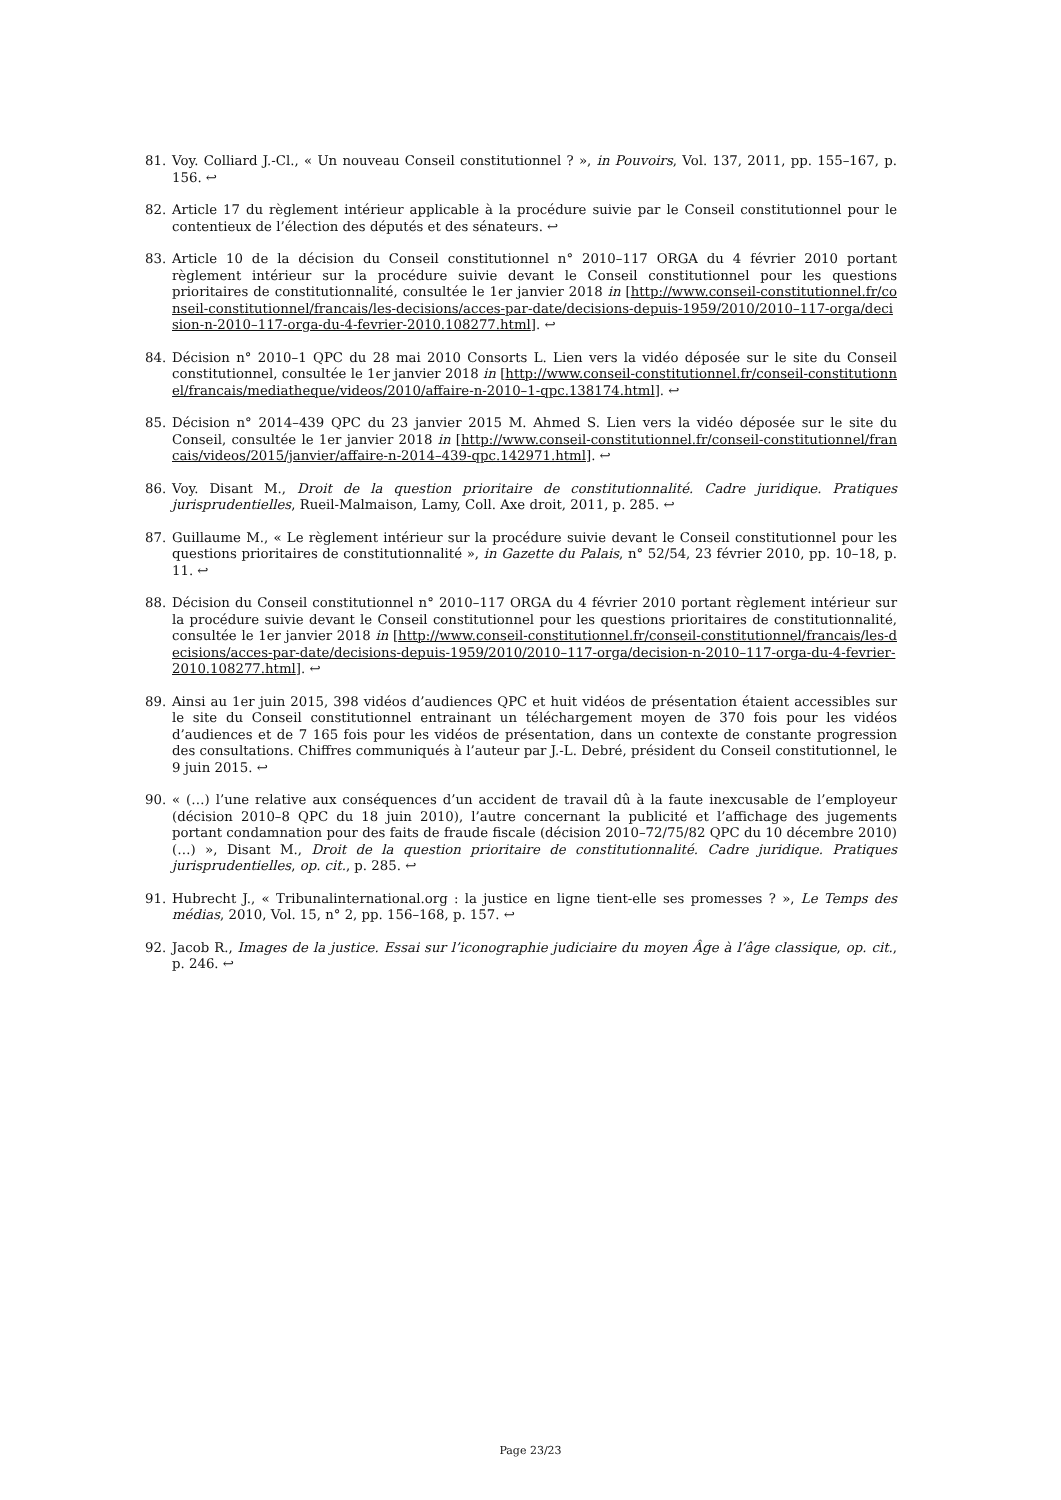81. Voy. Colliard J.-Cl., « Un nouveau Conseil constitutionnel ? », in Pouvoirs, Vol. 137, 2011, pp. 155–167, p. 156. ↩
82. Article 17 du règlement intérieur applicable à la procédure suivie par le Conseil constitutionnel pour le contentieux de l’élection des députés et des sénateurs. ↩
83. Article 10 de la décision du Conseil constitutionnel n° 2010–117 ORGA du 4 février 2010 portant règlement intérieur sur la procédure suivie devant le Conseil constitutionnel pour les questions prioritaires de constitutionnalité, consultée le 1er janvier 2018 in [http://www.conseil-constitutionnel.fr/conseil-constitutionnel/francais/les-decisions/acces-par-date/decisions-depuis-1959/2010/2010–117-orga/decision-n-2010–117-orga-du-4-fevrier-2010.108277.html]. ↩
84. Décision n° 2010–1 QPC du 28 mai 2010 Consorts L. Lien vers la vidéo déposée sur le site du Conseil constitutionnel, consultée le 1er janvier 2018 in [http://www.conseil-constitutionnel.fr/conseil-constitutionnel/francais/mediatheque/videos/2010/affaire-n-2010–1-qpc.138174.html]. ↩
85. Décision n° 2014–439 QPC du 23 janvier 2015 M. Ahmed S. Lien vers la vidéo déposée sur le site du Conseil, consultée le 1er janvier 2018 in [http://www.conseil-constitutionnel.fr/conseil-constitutionnel/francais/videos/2015/janvier/affaire-n-2014–439-qpc.142971.html]. ↩
86. Voy. Disant M., Droit de la question prioritaire de constitutionnalité. Cadre juridique. Pratiques jurisprudentielles, Rueil-Malmaison, Lamy, Coll. Axe droit, 2011, p. 285. ↩
87. Guillaume M., « Le règlement intérieur sur la procédure suivie devant le Conseil constitutionnel pour les questions prioritaires de constitutionnalité », in Gazette du Palais, n° 52/54, 23 février 2010, pp. 10–18, p. 11. ↩
88. Décision du Conseil constitutionnel n° 2010–117 ORGA du 4 février 2010 portant règlement intérieur sur la procédure suivie devant le Conseil constitutionnel pour les questions prioritaires de constitutionnalité, consultée le 1er janvier 2018 in [http://www.conseil-constitutionnel.fr/conseil-constitutionnel/francais/les-decisions/acces-par-date/decisions-depuis-1959/2010/2010–117-orga/decision-n-2010–117-orga-du-4-fevrier-2010.108277.html]. ↩
89. Ainsi au 1er juin 2015, 398 vidéos d’audiences QPC et huit vidéos de présentation étaient accessibles sur le site du Conseil constitutionnel entrainant un téléchargement moyen de 370 fois pour les vidéos d’audiences et de 7 165 fois pour les vidéos de présentation, dans un contexte de constante progression des consultations. Chiffres communiqués à l’auteur par J.-L. Debré, président du Conseil constitutionnel, le 9 juin 2015. ↩
90. « (…) l’une relative aux conséquences d’un accident de travail dû à la faute inexcusable de l’employeur (décision 2010–8 QPC du 18 juin 2010), l’autre concernant la publicité et l’affichage des jugements portant condamnation pour des faits de fraude fiscale (décision 2010–72/75/82 QPC du 10 décembre 2010) (…) », Disant M., Droit de la question prioritaire de constitutionnalité. Cadre juridique. Pratiques jurisprudentielles, op. cit., p. 285. ↩
91. Hubrecht J., « Tribunalinternational.org : la justice en ligne tient-elle ses promesses ? », Le Temps des médias, 2010, Vol. 15, n° 2, pp. 156–168, p. 157. ↩
92. Jacob R., Images de la justice. Essai sur l’iconographie judiciaire du moyen Âge à l’âge classique, op. cit., p. 246. ↩
Page 23/23